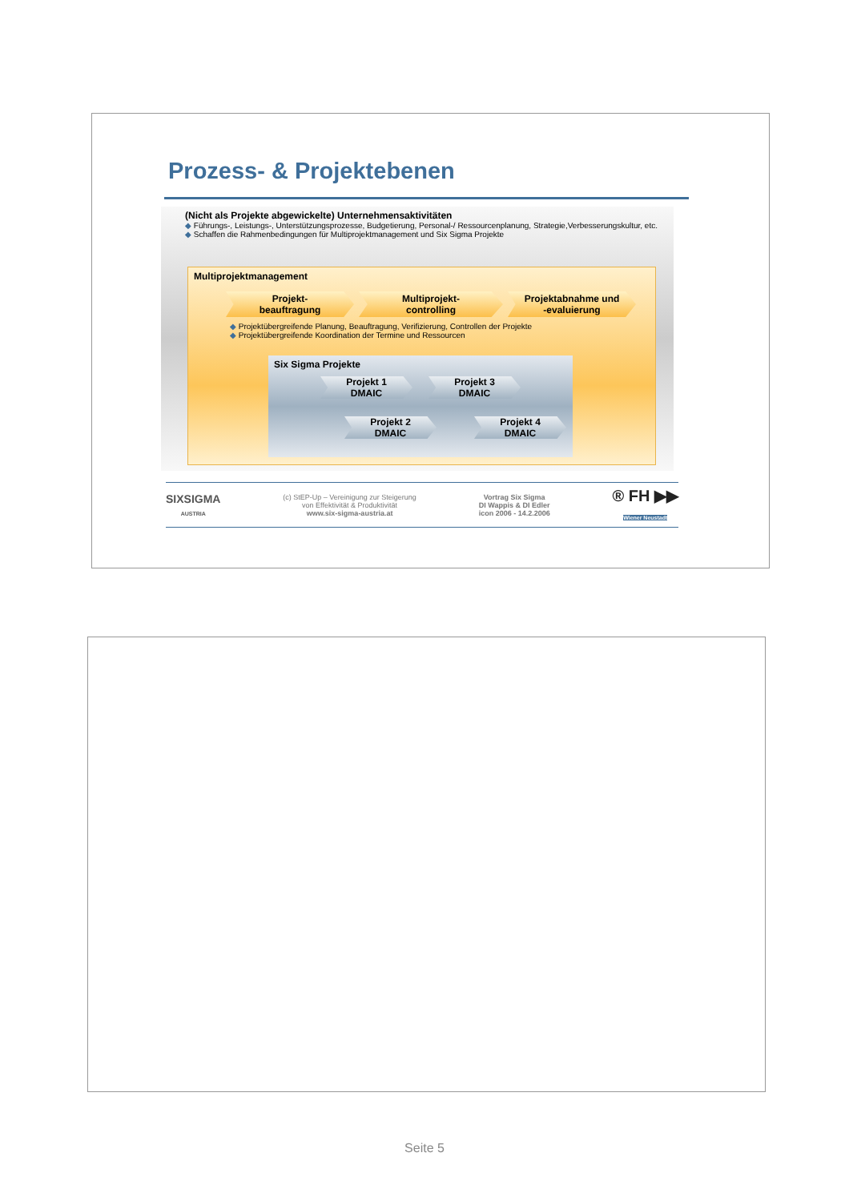Prozess- & Projektebenen
(Nicht als Projekte abgewickelte) Unternehmensaktivitäten
◆ Führungs-, Leistungs-, Unterstützungsprozesse, Budgetierung, Personal-/ Ressourcenplanung, Strategie,Verbesserungskultur, etc.
◆ Schaffen die Rahmenbedingungen für Multiprojektmanagement und Six Sigma Projekte
Multiprojektmanagement
Projekt-
beauftragung
Multiprojekt-
controlling
Projektabnahme und
-evaluierung
◆ Projektübergreifende Planung, Beauftragung, Verifizierung, Controllen der Projekte
◆ Projektübergreifende Koordination der Termine und Ressourcen
Six Sigma Projekte
Projekt 1
DMAIC
Projekt 3
DMAIC
Projekt 2
DMAIC
Projekt 4
DMAIC
SIXSIGMA
AUSTRIA
(c) StEP-Up – Vereinigung zur Steigerung
von Effektivität & Produktivität
www.six-sigma-austria.at
Vortrag Six Sigma
DI Wappis & DI Edler
icon 2006 - 14.2.2006
® FH ▶▶
Wiener Neustadt
Seite 5